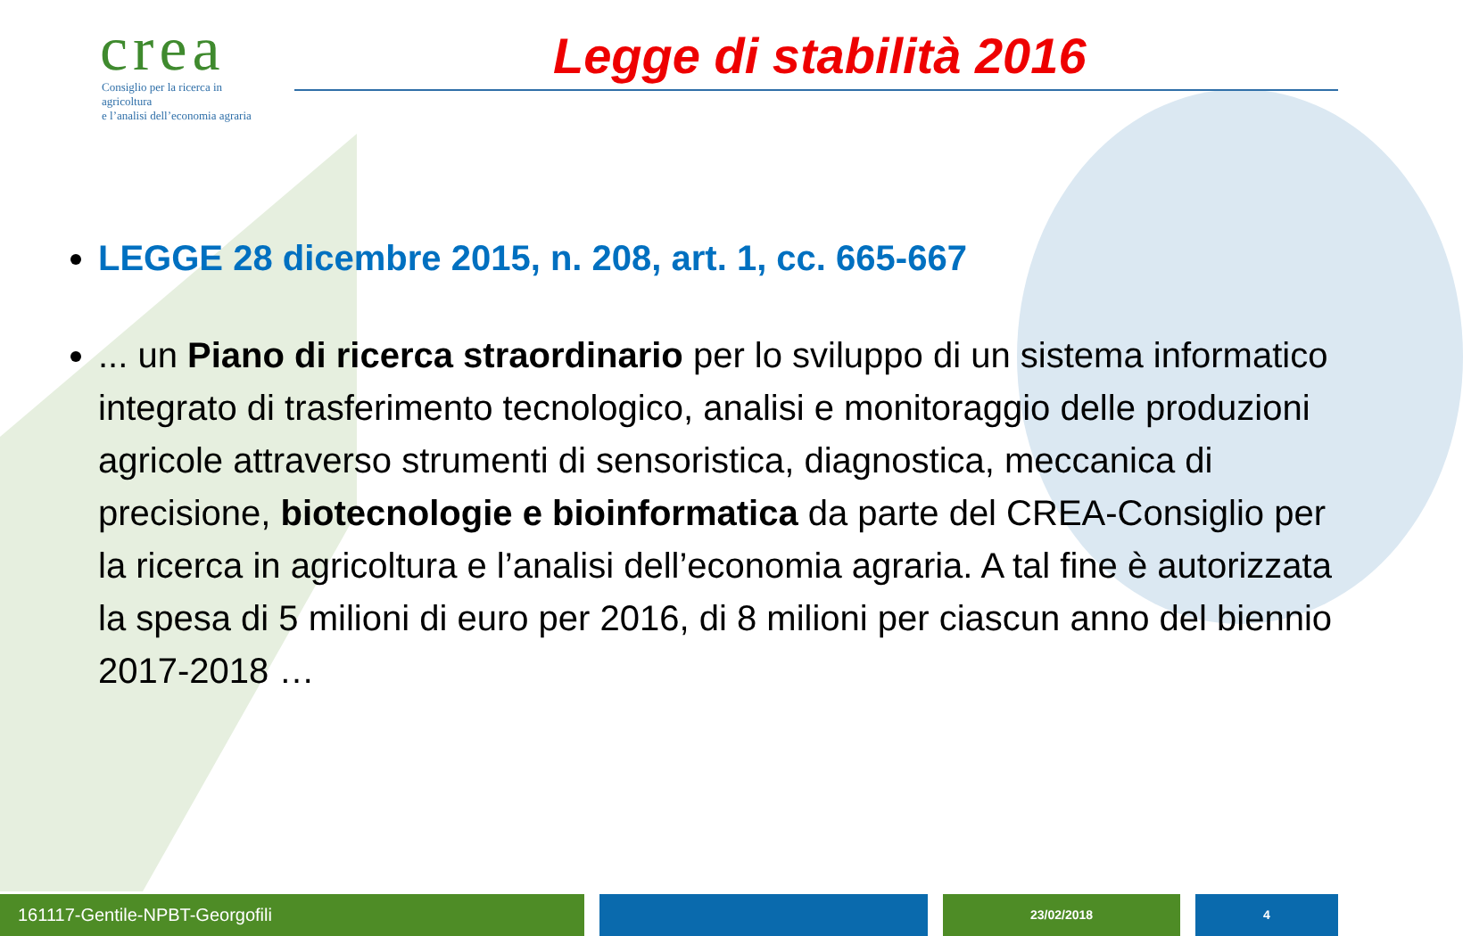crea
Consiglio per la ricerca in agricoltura
e l’analisi dell’economia agraria
Legge di stabilità 2016
LEGGE 28 dicembre 2015, n. 208, art. 1, cc. 665-667
... un Piano di ricerca straordinario per lo sviluppo di un sistema informatico integrato di trasferimento tecnologico, analisi e monitoraggio delle produzioni agricole attraverso strumenti di sensoristica, diagnostica, meccanica di precisione, biotecnologie e bioinformatica da parte del CREA-Consiglio per la ricerca in agricoltura e l’analisi dell’economia agraria. A tal fine è autorizzata la spesa di 5 milioni di euro per 2016, di 8 milioni per ciascun anno del biennio 2017-2018 …
161117-Gentile-NPBT-Georgofili 23/02/2018 4